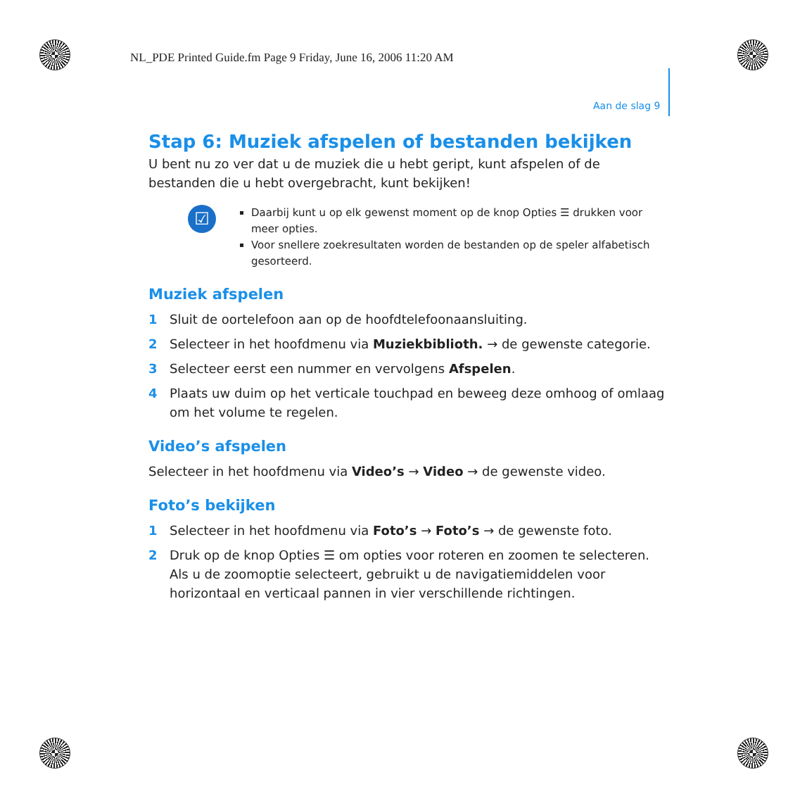NL_PDE Printed Guide.fm Page 9 Friday, June 16, 2006 11:20 AM
Aan de slag 9
Stap 6: Muziek afspelen of bestanden bekijken
U bent nu zo ver dat u de muziek die u hebt geript, kunt afspelen of de bestanden die u hebt overgebracht, kunt bekijken!
☑
Daarbij kunt u op elk gewenst moment op de knop Opties ☰ drukken voor meer opties.
Voor snellere zoekresultaten worden de bestanden op de speler alfabetisch gesorteerd.
Muziek afspelen
1 Sluit de oortelefoon aan op de hoofdtelefoonaansluiting.
2 Selecteer in het hoofdmenu via Muziekbiblioth. → de gewenste categorie.
3 Selecteer eerst een nummer en vervolgens Afspelen.
4 Plaats uw duim op het verticale touchpad en beweeg deze omhoog of omlaag om het volume te regelen.
Video’s afspelen
Selecteer in het hoofdmenu via Video’s → Video → de gewenste video.
Foto’s bekijken
1 Selecteer in het hoofdmenu via Foto’s → Foto’s → de gewenste foto.
2 Druk op de knop Opties ☰ om opties voor roteren en zoomen te selecteren.
Als u de zoomoptie selecteert, gebruikt u de navigatiemiddelen voor horizontaal en verticaal pannen in vier verschillende richtingen.